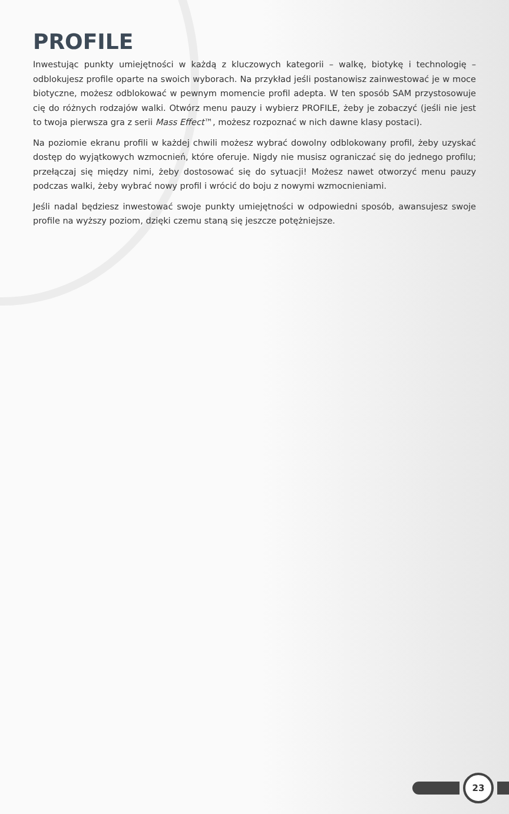PROFILE
Inwestując punkty umiejętności w każdą z kluczowych kategorii – walkę, biotykę i technologię – odblokujesz profile oparte na swoich wyborach. Na przykład jeśli postanowisz zainwestować je w moce biotyczne, możesz odblokować w pewnym momencie profil adepta. W ten sposób SAM przystosowuje cię do różnych rodzajów walki. Otwórz menu pauzy i wybierz PROFILE, żeby je zobaczyć (jeśli nie jest to twoja pierwsza gra z serii Mass Effect™, możesz rozpoznać w nich dawne klasy postaci).
Na poziomie ekranu profili w każdej chwili możesz wybrać dowolny odblokowany profil, żeby uzyskać dostęp do wyjątkowych wzmocnień, które oferuje. Nigdy nie musisz ograniczać się do jednego profilu; przełączaj się między nimi, żeby dostosować się do sytuacji! Możesz nawet otworzyć menu pauzy podczas walki, żeby wybrać nowy profil i wrócić do boju z nowymi wzmocnieniami.
Jeśli nadal będziesz inwestować swoje punkty umiejętności w odpowiedni sposób, awansujesz swoje profile na wyższy poziom, dzięki czemu staną się jeszcze potężniejsze.
23